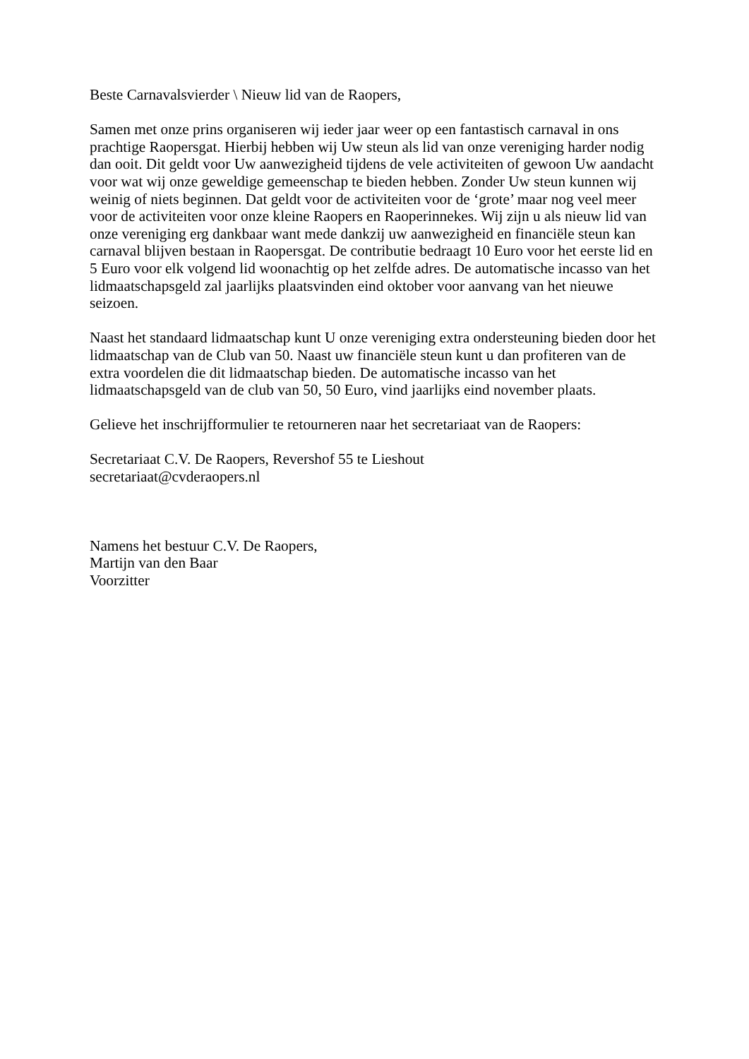Beste Carnavalsvierder \ Nieuw lid van de Raopers,
Samen met onze prins organiseren wij ieder jaar weer op een fantastisch carnaval in ons
prachtige Raopersgat. Hierbij hebben wij Uw steun als lid van onze vereniging harder nodig
dan ooit. Dit geldt voor Uw aanwezigheid tijdens de vele activiteiten of gewoon Uw aandacht
voor wat wij onze geweldige gemeenschap te bieden hebben. Zonder Uw steun kunnen wij
weinig of niets beginnen. Dat geldt voor de activiteiten voor de ‘grote’ maar nog veel meer
voor de activiteiten voor onze kleine Raopers en Raoperinnekes. Wij zijn u als nieuw lid van
onze vereniging erg dankbaar want mede dankzij uw aanwezigheid en financiële steun kan
carnaval blijven bestaan in Raopersgat. De contributie bedraagt 10 Euro voor het eerste lid en
5 Euro voor elk volgend lid woonachtig op het zelfde adres. De automatische incasso van het
lidmaatschapsgeld zal jaarlijks plaatsvinden eind oktober voor aanvang van het nieuwe
seizoen.
Naast het standaard lidmaatschap kunt U onze vereniging extra ondersteuning bieden door het
lidmaatschap van de Club van 50. Naast uw financiële steun kunt u dan profiteren van de
extra voordelen die dit lidmaatschap bieden. De automatische incasso van het
lidmaatschapsgeld van de club van 50, 50 Euro, vind jaarlijks eind november plaats.
Gelieve het inschrijfformulier te retourneren naar het secretariaat van de Raopers:
Secretariaat C.V. De Raopers, Revershof 55 te Lieshout
secretariaat@cvderaopers.nl
Namens het bestuur C.V. De Raopers,
Martijn van den Baar
Voorzitter